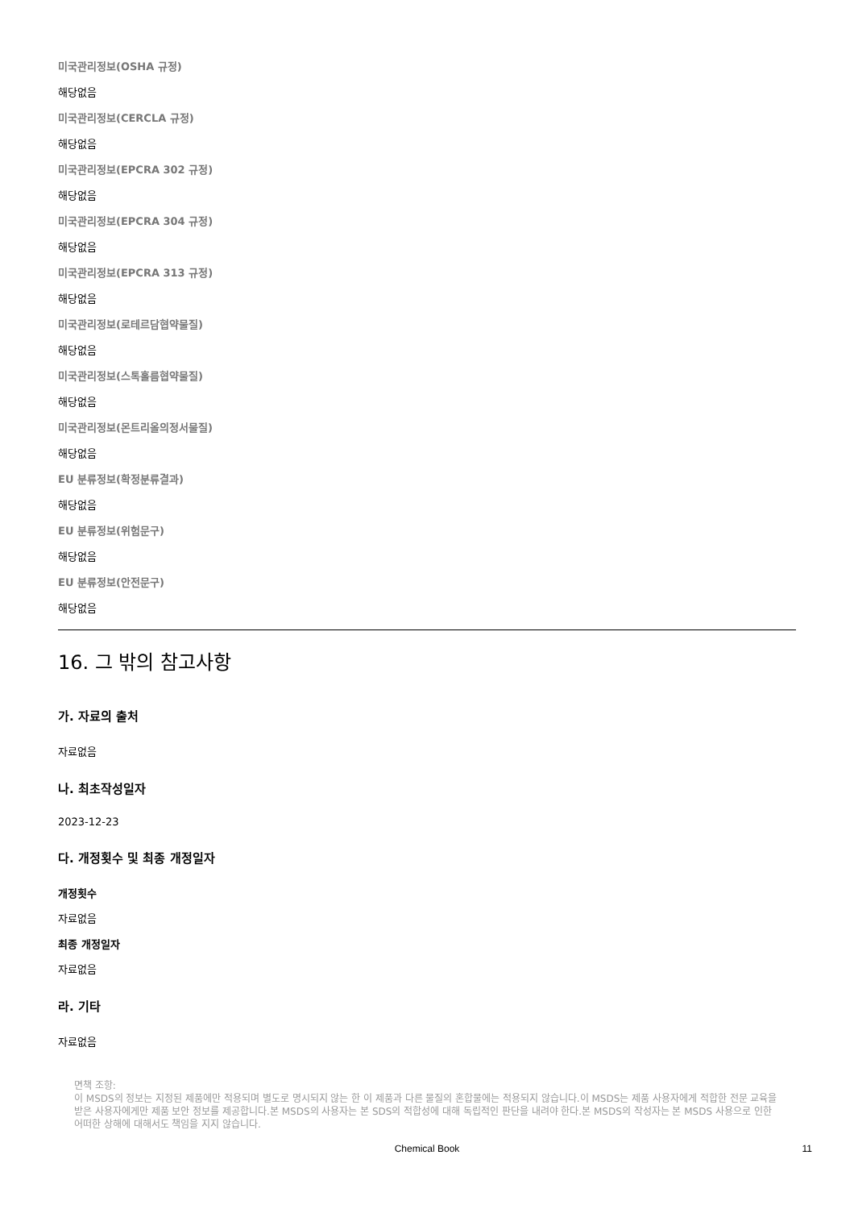미국관리정보(OSHA 규정)
해당없음
미국관리정보(CERCLA 규정)
해당없음
미국관리정보(EPCRA 302 규정)
해당없음
미국관리정보(EPCRA 304 규정)
해당없음
미국관리정보(EPCRA 313 규정)
해당없음
미국관리정보(로테르담협약물질)
해당없음
미국관리정보(스톡홀름협약물질)
해당없음
미국관리정보(몬트리올의정서물질)
해당없음
EU 분류정보(확정분류결과)
해당없음
EU 분류정보(위험문구)
해당없음
EU 분류정보(안전문구)
해당없음
16. 그 밖의 참고사항
가. 자료의 출처
자료없음
나. 최초작성일자
2023-12-23
다. 개정횟수 및 최종 개정일자
개정횟수
자료없음
최종 개정일자
자료없음
라. 기타
자료없음
면책 조항:
이 MSDS의 정보는 지정된 제품에만 적용되며 별도로 명시되지 않는 한 이 제품과 다른 물질의 혼합물에는 적용되지 않습니다.이 MSDS는 제품 사용자에게 적합한 전문 교육을 받은 사용자에게만 제품 보안 정보를 제공합니다.본 MSDS의 사용자는 본 SDS의 적합성에 대해 독립적인 판단을 내려야 한다.본 MSDS의 작성자는 본 MSDS 사용으로 인한 어떠한 상해에 대해서도 책임을 지지 않습니다.
Chemical Book
11